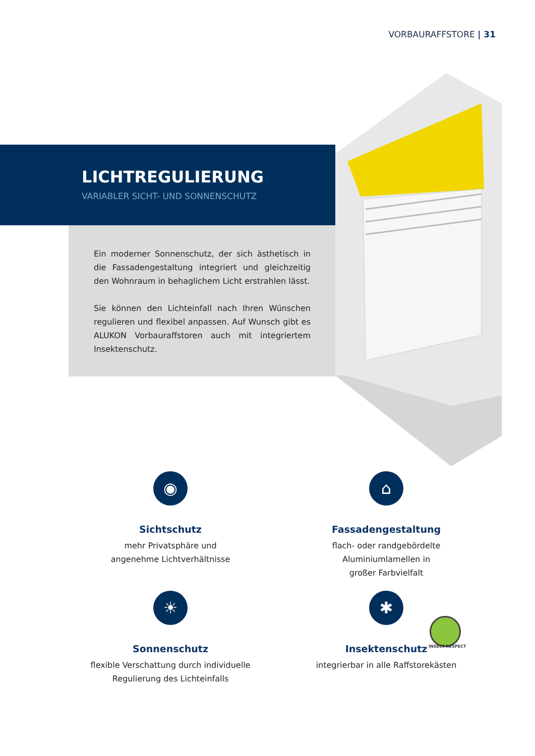VORBAURAFFSTORE | 31
LICHTREGULIERUNG
VARIABLER SICHT- UND SONNENSCHUTZ
Ein moderner Sonnenschutz, der sich ästhetisch in die Fassadengestaltung integriert und gleichzeitig den Wohnraum in behaglichem Licht erstrahlen lässt.
Sie können den Lichteinfall nach Ihren Wünschen regulieren und flexibel anpassen. Auf Wunsch gibt es ALUKON Vorbauraffstoren auch mit integriertem Insektenschutz.
◉
Sichtschutz
mehr Privatsphäre und
angenehme Lichtverhältnisse
⌂
Fassadengestaltung
flach- oder randgebördelte
Aluminiumlamellen in
großer Farbvielfalt
☀
Sonnenschutz
flexible Verschattung durch individuelle
Regulierung des Lichteinfalls
✱
Insektenschutz
integrierbar in alle Raffstorekästen
INSECT-RESPECT